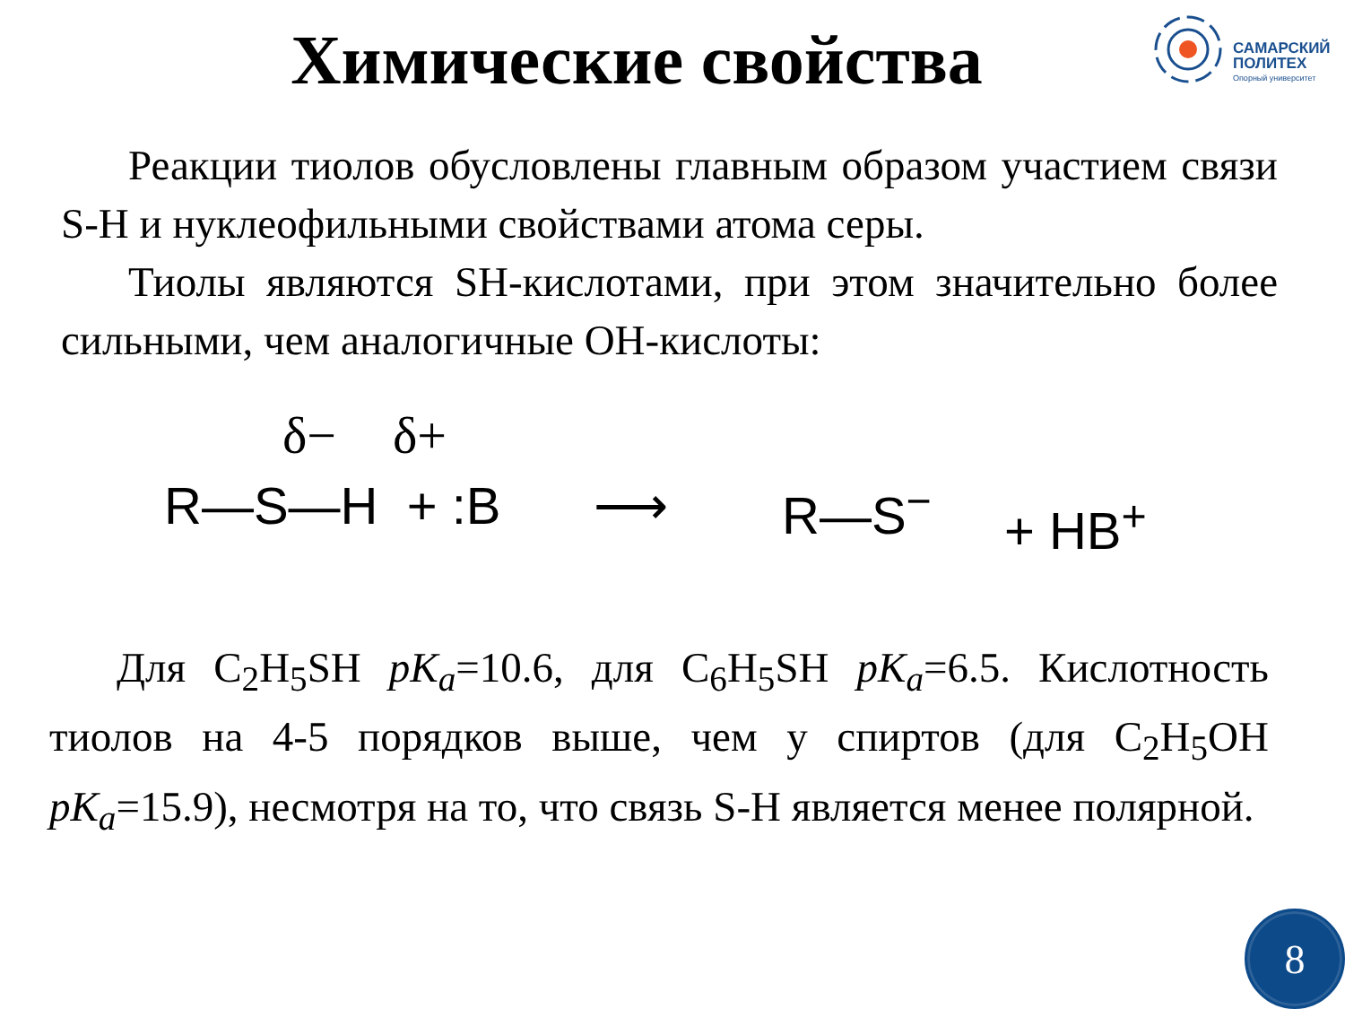Химические свойства
САМАРСКИЙ
ПОЛИТЕХ
Опорный университет
Реакции тиолов обусловлены главным образом участием связи S-H и нуклеофильными свойствами атома серы.
Тиолы являются SH-кислотами, при этом значительно более сильными, чем аналогичные OH-кислоты:
δ− δ+
R—S—H + :B ⟶ R—S<sup>−</sup> + HB<sup>+</sup>
Для C<sub>2</sub>H<sub>5</sub>SH pK<sub>a</sub>=10.6, для C<sub>6</sub>H<sub>5</sub>SH pK<sub>a</sub>=6.5. Кислотность тиолов на 4-5 порядков выше, чем у спиртов (для C<sub>2</sub>H<sub>5</sub>OH pK<sub>a</sub>=15.9), несмотря на то, что связь S-H является менее полярной.
8